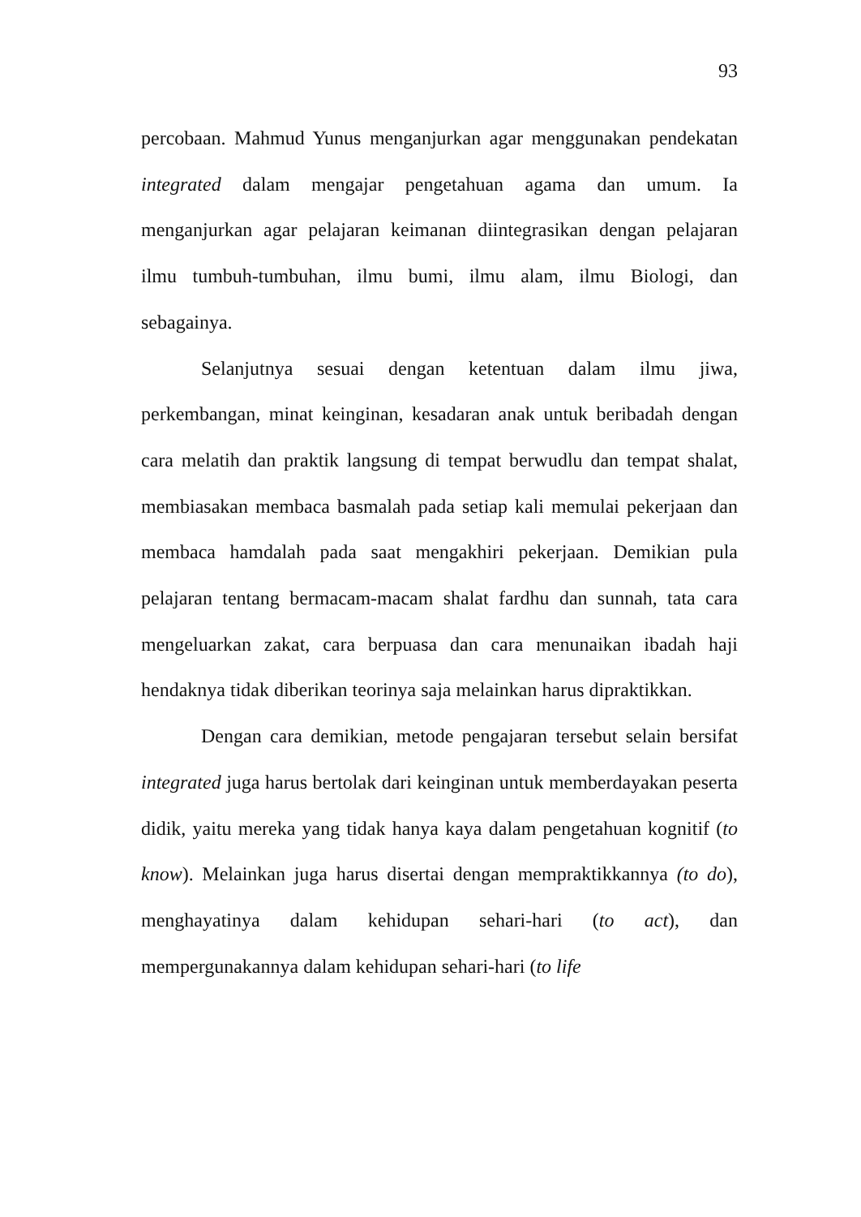93
percobaan. Mahmud Yunus menganjurkan agar menggunakan pendekatan integrated dalam mengajar pengetahuan agama dan umum. Ia menganjurkan agar pelajaran keimanan diintegrasikan dengan pelajaran ilmu tumbuh-tumbuhan, ilmu bumi, ilmu alam, ilmu Biologi, dan sebagainya.
Selanjutnya sesuai dengan ketentuan dalam ilmu jiwa, perkembangan, minat keinginan, kesadaran anak untuk beribadah dengan cara melatih dan praktik langsung di tempat berwudlu dan tempat shalat, membiasakan membaca basmalah pada setiap kali memulai pekerjaan dan membaca hamdalah pada saat mengakhiri pekerjaan. Demikian pula pelajaran tentang bermacam-macam shalat fardhu dan sunnah, tata cara mengeluarkan zakat, cara berpuasa dan cara menunaikan ibadah haji hendaknya tidak diberikan teorinya saja melainkan harus dipraktikkan.
Dengan cara demikian, metode pengajaran tersebut selain bersifat integrated juga harus bertolak dari keinginan untuk memberdayakan peserta didik, yaitu mereka yang tidak hanya kaya dalam pengetahuan kognitif (to know). Melainkan juga harus disertai dengan mempraktikkannya (to do), menghayatinya dalam kehidupan sehari-hari (to act), dan mempergunakannya dalam kehidupan sehari-hari (to life